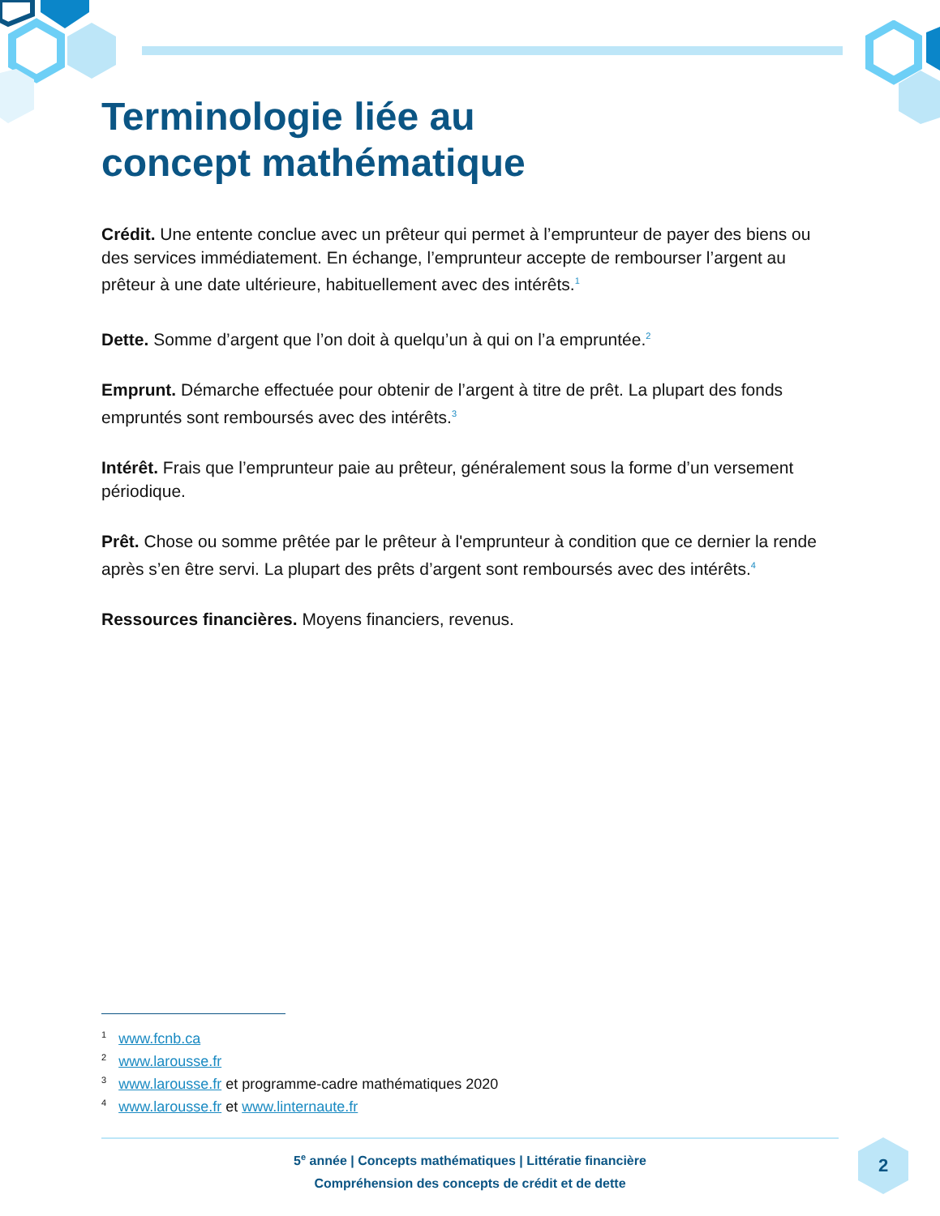Terminologie liée au
concept mathématique
Crédit. Une entente conclue avec un prêteur qui permet à l’emprunteur de payer des biens ou des services immédiatement. En échange, l’emprunteur accepte de rembourser l’argent au prêteur à une date ultérieure, habituellement avec des intérêts.<sup>1</sup>
Dette. Somme d’argent que l’on doit à quelqu’un à qui on l’a empruntée.<sup>2</sup>
Emprunt. Démarche effectuée pour obtenir de l’argent à titre de prêt. La plupart des fonds empruntés sont remboursés avec des intérêts.<sup>3</sup>
Intérêt. Frais que l’emprunteur paie au prêteur, généralement sous la forme d’un versement périodique.
Prêt. Chose ou somme prêtée par le prêteur à l'emprunteur à condition que ce dernier la rende après s’en être servi. La plupart des prêts d’argent sont remboursés avec des intérêts.<sup>4</sup>
Ressources financières. Moyens financiers, revenus.
<sup>1</sup> www.fcnb.ca
<sup>2</sup> www.larousse.fr
<sup>3</sup> www.larousse.fr et programme-cadre mathématiques 2020
<sup>4</sup> www.larousse.fr et www.linternaute.fr
5<sup>e</sup> année | Concepts mathématiques | Littératie financière
Compréhension des concepts de crédit et de dette
2